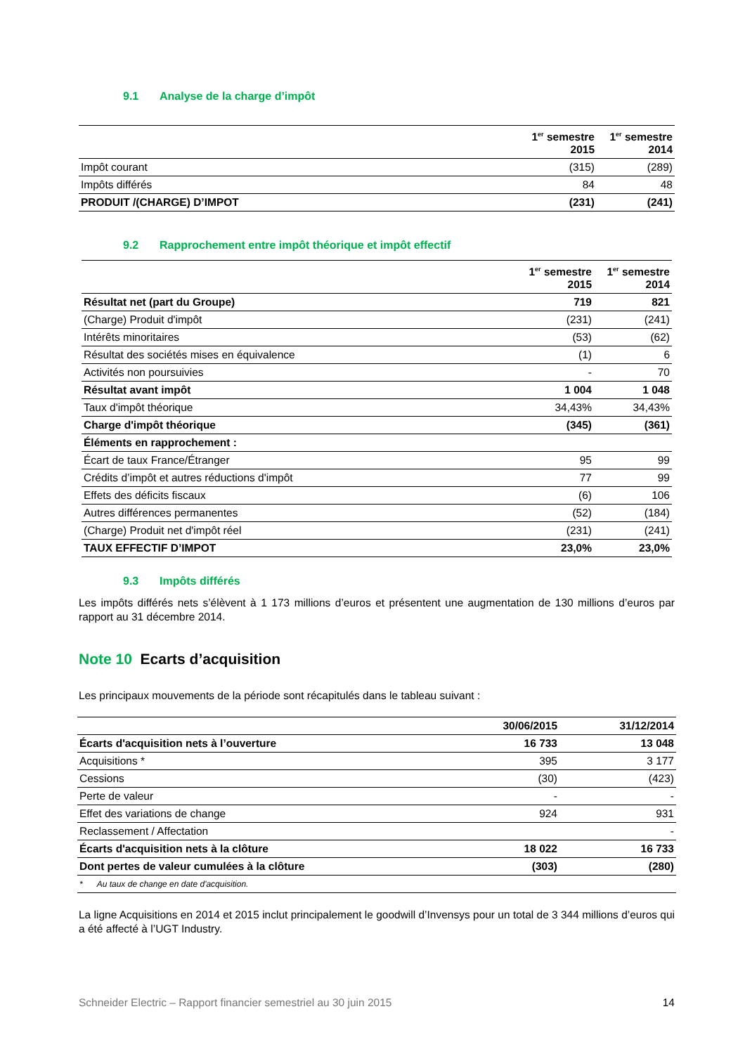9.1 Analyse de la charge d’impôt
| | 1<sup>er</sup> semestre 2015 | 1<sup>er</sup> semestre 2014 |
| --- | --- | --- |
| Impôt courant | (315) | (289) |
| Impôts différés | 84 | 48 |
| PRODUIT /(CHARGE) D’IMPOT | (231) | (241) |
9.2 Rapprochement entre impôt théorique et impôt effectif
| | 1<sup>er</sup> semestre 2015 | 1<sup>er</sup> semestre 2014 |
| --- | --- | --- |
| Résultat net (part du Groupe) | 719 | 821 |
| (Charge) Produit d'impôt | (231) | (241) |
| Intérêts minoritaires | (53) | (62) |
| Résultat des sociétés mises en équivalence | (1) | 6 |
| Activités non poursuivies | - | 70 |
| Résultat avant impôt | 1 004 | 1 048 |
| Taux d'impôt théorique | 34,43% | 34,43% |
| Charge d'impôt théorique | (345) | (361) |
| Éléments en rapprochement : | | |
| Écart de taux France/Étranger | 95 | 99 |
| Crédits d’impôt et autres réductions d'impôt | 77 | 99 |
| Effets des déficits fiscaux | (6) | 106 |
| Autres différences permanentes | (52) | (184) |
| (Charge) Produit net d'impôt réel | (231) | (241) |
| TAUX EFFECTIF D’IMPOT | 23,0% | 23,0% |
9.3 Impôts différés
Les impôts différés nets s’élèvent à 1 173 millions d’euros et présentent une augmentation de 130 millions d’euros par rapport au 31 décembre 2014.
Note 10 Ecarts d’acquisition
Les principaux mouvements de la période sont récapitulés dans le tableau suivant :
| | 30/06/2015 | 31/12/2014 |
| --- | --- | --- |
| Écarts d'acquisition nets à l’ouverture | 16 733 | 13 048 |
| Acquisitions * | 395 | 3 177 |
| Cessions | (30) | (423) |
| Perte de valeur | - | - |
| Effet des variations de change | 924 | 931 |
| Reclassement / Affectation | | - |
| Écarts d'acquisition nets à la clôture | 18 022 | 16 733 |
| Dont pertes de valeur cumulées à la clôture | (303) | (280) |
| * Au taux de change en date d'acquisition. | | |
La ligne Acquisitions en 2014 et 2015 inclut principalement le goodwill d’Invensys pour un total de 3 344 millions d’euros qui a été affecté à l’UGT Industry.
Schneider Electric – Rapport financier semestriel au 30 juin 2015 14